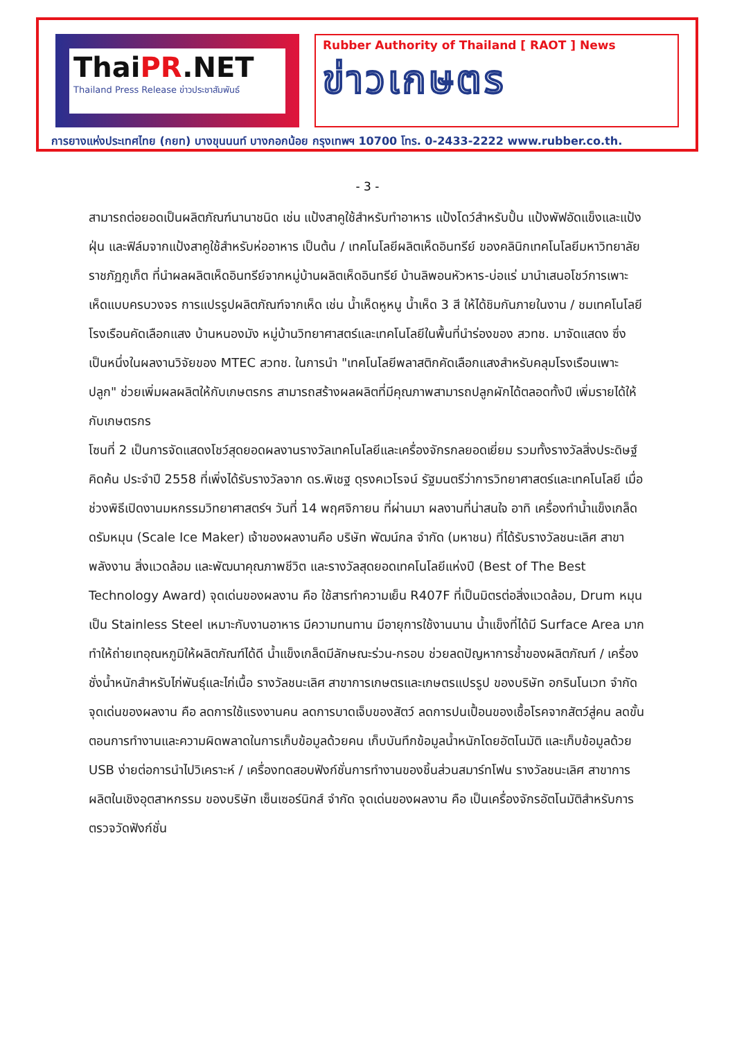ThaiPR.NET
Thailand Press Release ข่าวประชาสัมพันธ์
Rubber Authority of Thailand [ RAOT ] News
ข่าวเกษตร
การยางแห่งประเทศไทย (กยท) บางขุนนนท์ บางกอกน้อย กรุงเทพฯ 10700 โทร. 0-2433-2222 www.rubber.co.th.
- 3 -
สามารถต่อยอดเป็นผลิตภัณฑ์นานาชนิด เช่น แป้งสาคูใช้สำหรับทำอาหาร แป้งโดว์สำหรับปั้น แป้งพัฟอัดแข็งและแป้งฝุ่น และฟิล์มจากแป้งสาคูใช้สำหรับห่ออาหาร เป็นต้น / เทคโนโลยีผลิตเห็ดอินทรีย์ ของคลินิกเทคโนโลยีมหาวิทยาลัยราชภัฏภูเก็ต ที่นำผลผลิตเห็ดอินทรีย์จากหมู่บ้านผลิตเห็ดอินทรีย์ บ้านลิพอนหัวหาร-บ่อแร่ มานำเสนอโชว์การเพาะเห็ดแบบครบวงจร การแปรรูปผลิตภัณฑ์จากเห็ด เช่น น้ำเห็ดหูหนู น้ำเห็ด 3 สี ให้ได้ชิมกันภายในงาน / ชมเทคโนโลยีโรงเรือนคัดเลือกแสง บ้านหนองมัง หมู่บ้านวิทยาศาสตร์และเทคโนโลยีในพื้นที่นำร่องของ สวทช. มาจัดแสดง ซึ่งเป็นหนึ่งในผลงานวิจัยของ MTEC สวทช. ในการนำ "เทคโนโลยีพลาสติกคัดเลือกแสงสำหรับคลุมโรงเรือนเพาะปลูก" ช่วยเพิ่มผลผลิตให้กับเกษตรกร สามารถสร้างผลผลิตที่มีคุณภาพสามารถปลูกผักได้ตลอดทั้งปี เพิ่มรายได้ให้กับเกษตรกร
โซนที่ 2 เป็นการจัดแสดงโชว์สุดยอดผลงานรางวัลเทคโนโลยีและเครื่องจักรกลยอดเยี่ยม รวมทั้งรางวัลสิ่งประดิษฐ์คิดค้น ประจำปี 2558 ที่เพิ่งได้รับรางวัลจาก ดร.พิเชฐ ดุรงคเวโรจน์ รัฐมนตรีว่าการวิทยาศาสตร์และเทคโนโลยี เมื่อช่วงพิธีเปิดงานมหกรรมวิทยาศาสตร์ฯ วันที่ 14 พฤศจิกายน ที่ผ่านมา ผลงานที่น่าสนใจ อาทิ เครื่องทำน้ำแข็งเกล็ดดรัมหมุน (Scale Ice Maker) เจ้าของผลงานคือ บริษัท พัฒน์กล จำกัด (มหาชน) ที่ได้รับรางวัลชนะเลิศ สาขาพลังงาน สิ่งแวดล้อม และพัฒนาคุณภาพชีวิต และรางวัลสุดยอดเทคโนโลยีแห่งปี (Best of The Best Technology Award) จุดเด่นของผลงาน คือ ใช้สารทำความเย็น R407F ที่เป็นมิตรต่อสิ่งแวดล้อม, Drum หมุนเป็น Stainless Steel เหมาะกับงานอาหาร มีความทนทาน มีอายุการใช้งานนาน น้ำแข็งที่ได้มี Surface Area มาก ทำให้ถ่ายเทอุณหภูมิให้ผลิตภัณฑ์ได้ดี น้ำแข็งเกล็ดมีลักษณะร่วน-กรอบ ช่วยลดปัญหาการช้ำของผลิตภัณฑ์ / เครื่องชั่งน้ำหนักสำหรับไก่พันธุ์และไก่เนื้อ รางวัลชนะเลิศ สาขาการเกษตรและเกษตรแปรรูป ของบริษัท อกรินโนเวท จำกัด จุดเด่นของผลงาน คือ ลดการใช้แรงงานคน ลดการบาดเจ็บของสัตว์ ลดการปนเปื้อนของเชื้อโรคจากสัตว์สู่คน ลดขั้นตอนการทำงานและความผิดพลาดในการเก็บข้อมูลด้วยคน เก็บบันทึกข้อมูลน้ำหนักโดยอัตโนมัติ และเก็บข้อมูลด้วย USB ง่ายต่อการนำไปวิเคราะห์ / เครื่องทดสอบฟังก์ชั่นการทำงานของชิ้นส่วนสมาร์ทโฟน รางวัลชนะเลิศ สาขาการผลิตในเชิงอุตสาหกรรม ของบริษัท เซ็นเซอร์นิกส์ จำกัด จุดเด่นของผลงาน คือ เป็นเครื่องจักรอัตโนมัติสำหรับการตรวจวัดฟังก์ชั่น